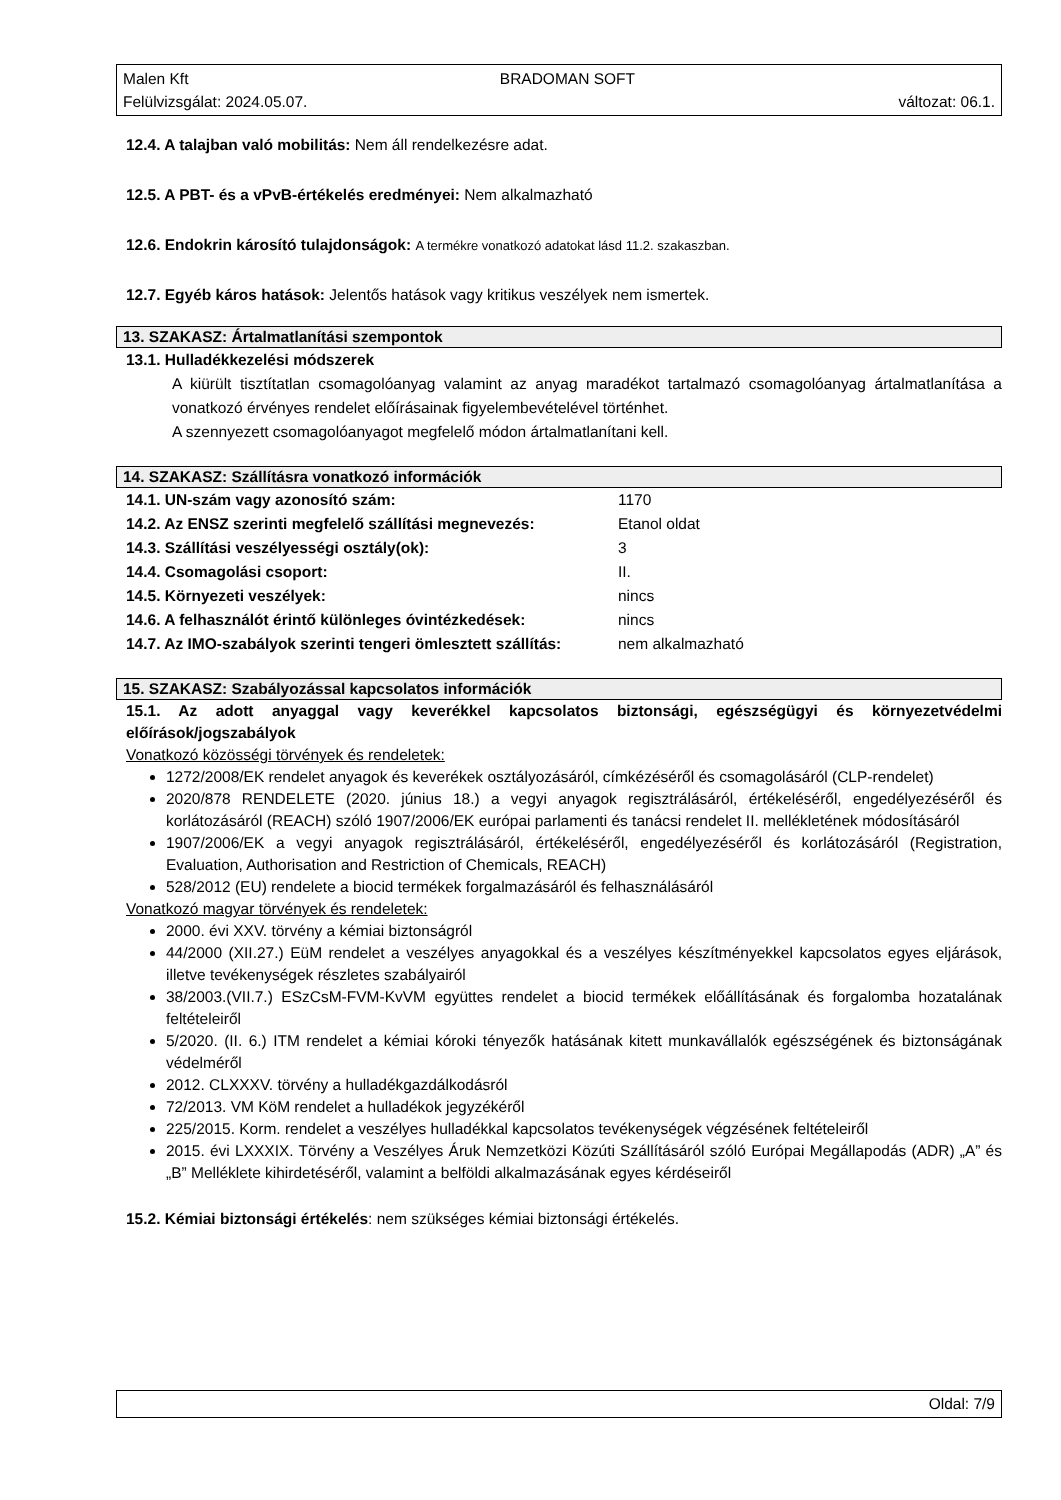Malen Kft BRADOMAN SOFT
Felülvizsgálat: 2024.05.07. változat: 06.1.
12.4. A talajban való mobilitás: Nem áll rendelkezésre adat.
12.5. A PBT- és a vPvB-értékelés eredményei: Nem alkalmazható
12.6. Endokrin károsító tulajdonságok: A termékre vonatkozó adatokat lásd 11.2. szakaszban.
12.7. Egyéb káros hatások: Jelentős hatások vagy kritikus veszélyek nem ismertek.
13. SZAKASZ: Ártalmatlanítási szempontok
13.1. Hulladékkezelési módszerek
A kiürült tisztítatlan csomagolóanyag valamint az anyag maradékot tartalmazó csomagolóanyag ártalmatlanítása a vonatkozó érvényes rendelet előírásainak figyelembevételével történhet.
A szennyezett csomagolóanyagot megfelelő módon ártalmatlanítani kell.
14. SZAKASZ: Szállításra vonatkozó információk
| 14.1. UN-szám vagy azonosító szám: | 1170 |
| 14.2. Az ENSZ szerinti megfelelő szállítási megnevezés: | Etanol oldat |
| 14.3. Szállítási veszélyességi osztály(ok): | 3 |
| 14.4. Csomagolási csoport: | II. |
| 14.5. Környezeti veszélyek: | nincs |
| 14.6. A felhasználót érintő különleges óvintézkedések: | nincs |
| 14.7. Az IMO-szabályok szerinti tengeri ömlesztett szállítás: | nem alkalmazható |
15. SZAKASZ: Szabályozással kapcsolatos információk
15.1. Az adott anyaggal vagy keverékkel kapcsolatos biztonsági, egészségügyi és környezetvédelmi előírások/jogszabályok
Vonatkozó közösségi törvények és rendeletek:
1272/2008/EK rendelet anyagok és keverékek osztályozásáról, címkézéséről és csomagolásáról (CLP-rendelet)
2020/878 RENDELETE (2020. június 18.) a vegyi anyagok regisztrálásáról, értékeléséről, engedélyezéséről és korlátozásáról (REACH) szóló 1907/2006/EK európai parlamenti és tanácsi rendelet II. mellékletének módosításáról
1907/2006/EK a vegyi anyagok regisztrálásáról, értékeléséről, engedélyezéséről és korlátozásáról (Registration, Evaluation, Authorisation and Restriction of Chemicals, REACH)
528/2012 (EU) rendelete a biocid termékek forgalmazásáról és felhasználásáról
Vonatkozó magyar törvények és rendeletek:
2000. évi XXV. törvény a kémiai biztonságról
44/2000 (XII.27.) EüM rendelet a veszélyes anyagokkal és a veszélyes készítményekkel kapcsolatos egyes eljárások, illetve tevékenységek részletes szabályairól
38/2003.(VII.7.) ESzCsM-FVM-KvVM együttes rendelet a biocid termékek előállításának és forgalomba hozatalának feltételeiről
5/2020. (II. 6.) ITM rendelet a kémiai kóroki tényezők hatásának kitett munkavállalók egészségének és biztonságának védelméről
2012. CLXXXV. törvény a hulladékgazdálkodásról
72/2013. VM KöM rendelet a hulladékok jegyzékéről
225/2015. Korm. rendelet a veszélyes hulladékkal kapcsolatos tevékenységek végzésének feltételeiről
2015. évi LXXXIX. Törvény a Veszélyes Áruk Nemzetközi Közúti Szállításáról szóló Európai Megállapodás (ADR) „A” és „B” Melléklete kihirdetéséről, valamint a belföldi alkalmazásának egyes kérdéseiről
15.2. Kémiai biztonsági értékelés: nem szükséges kémiai biztonsági értékelés.
Oldal: 7/9